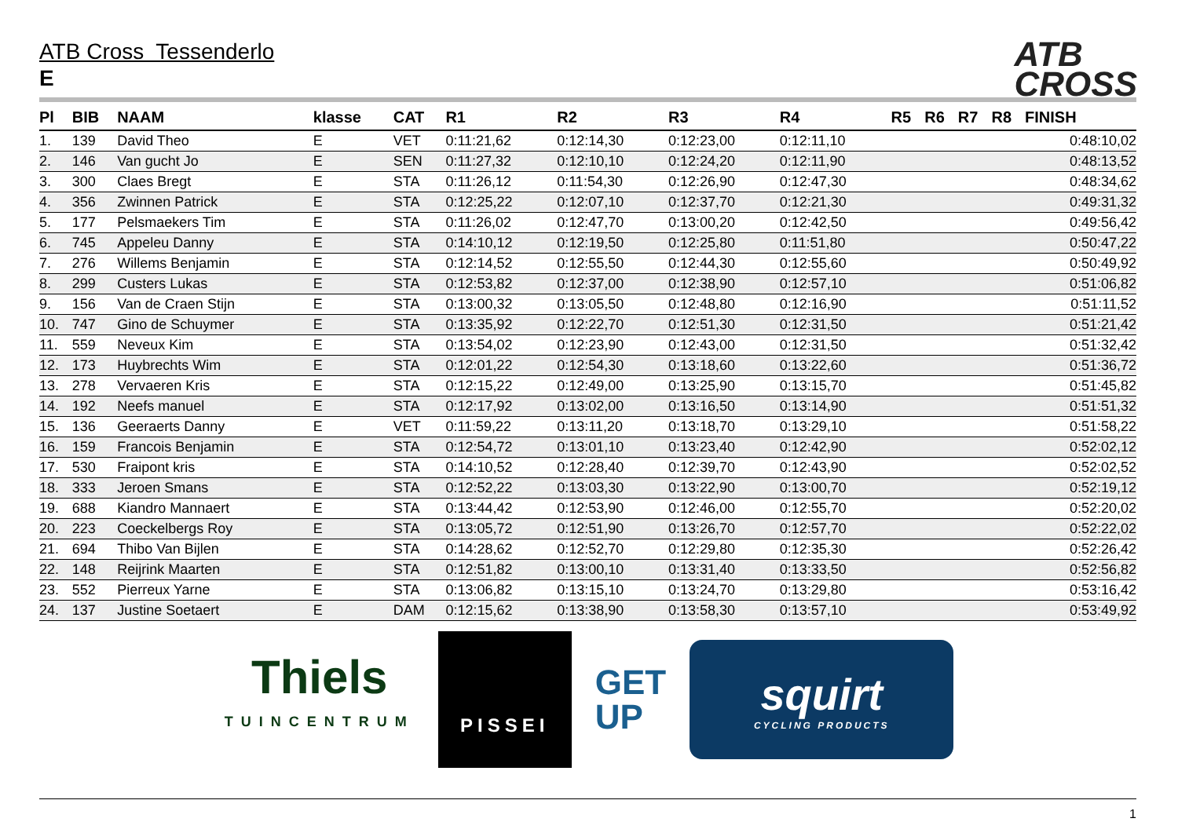ATB
CROSS
ATB Cross Tessenderlo
E
| Pl | BIB | NAAM | klasse | CAT | R1 | R2 | R3 | R4 | R5 | R6 | R7 | R8 | FINISH |
| --- | --- | --- | --- | --- | --- | --- | --- | --- | --- | --- | --- | --- | --- |
| 1. | 139 | David Theo | E | VET | 0:11:21,62 | 0:12:14,30 | 0:12:23,00 | 0:12:11,10 | | | | | 0:48:10,02 |
| 2. | 146 | Van gucht Jo | E | SEN | 0:11:27,32 | 0:12:10,10 | 0:12:24,20 | 0:12:11,90 | | | | | 0:48:13,52 |
| 3. | 300 | Claes Bregt | E | STA | 0:11:26,12 | 0:11:54,30 | 0:12:26,90 | 0:12:47,30 | | | | | 0:48:34,62 |
| 4. | 356 | Zwinnen Patrick | E | STA | 0:12:25,22 | 0:12:07,10 | 0:12:37,70 | 0:12:21,30 | | | | | 0:49:31,32 |
| 5. | 177 | Pelsmaekers Tim | E | STA | 0:11:26,02 | 0:12:47,70 | 0:13:00,20 | 0:12:42,50 | | | | | 0:49:56,42 |
| 6. | 745 | Appeleu Danny | E | STA | 0:14:10,12 | 0:12:19,50 | 0:12:25,80 | 0:11:51,80 | | | | | 0:50:47,22 |
| 7. | 276 | Willems Benjamin | E | STA | 0:12:14,52 | 0:12:55,50 | 0:12:44,30 | 0:12:55,60 | | | | | 0:50:49,92 |
| 8. | 299 | Custers Lukas | E | STA | 0:12:53,82 | 0:12:37,00 | 0:12:38,90 | 0:12:57,10 | | | | | 0:51:06,82 |
| 9. | 156 | Van de Craen Stijn | E | STA | 0:13:00,32 | 0:13:05,50 | 0:12:48,80 | 0:12:16,90 | | | | | 0:51:11,52 |
| 10. | 747 | Gino de Schuymer | E | STA | 0:13:35,92 | 0:12:22,70 | 0:12:51,30 | 0:12:31,50 | | | | | 0:51:21,42 |
| 11. | 559 | Neveux Kim | E | STA | 0:13:54,02 | 0:12:23,90 | 0:12:43,00 | 0:12:31,50 | | | | | 0:51:32,42 |
| 12. | 173 | Huybrechts Wim | E | STA | 0:12:01,22 | 0:12:54,30 | 0:13:18,60 | 0:13:22,60 | | | | | 0:51:36,72 |
| 13. | 278 | Vervaeren Kris | E | STA | 0:12:15,22 | 0:12:49,00 | 0:13:25,90 | 0:13:15,70 | | | | | 0:51:45,82 |
| 14. | 192 | Neefs manuel | E | STA | 0:12:17,92 | 0:13:02,00 | 0:13:16,50 | 0:13:14,90 | | | | | 0:51:51,32 |
| 15. | 136 | Geeraerts Danny | E | VET | 0:11:59,22 | 0:13:11,20 | 0:13:18,70 | 0:13:29,10 | | | | | 0:51:58,22 |
| 16. | 159 | Francois Benjamin | E | STA | 0:12:54,72 | 0:13:01,10 | 0:13:23,40 | 0:12:42,90 | | | | | 0:52:02,12 |
| 17. | 530 | Fraipont kris | E | STA | 0:14:10,52 | 0:12:28,40 | 0:12:39,70 | 0:12:43,90 | | | | | 0:52:02,52 |
| 18. | 333 | Jeroen Smans | E | STA | 0:12:52,22 | 0:13:03,30 | 0:13:22,90 | 0:13:00,70 | | | | | 0:52:19,12 |
| 19. | 688 | Kiandro Mannaert | E | STA | 0:13:44,42 | 0:12:53,90 | 0:12:46,00 | 0:12:55,70 | | | | | 0:52:20,02 |
| 20. | 223 | Coeckelbergs Roy | E | STA | 0:13:05,72 | 0:12:51,90 | 0:13:26,70 | 0:12:57,70 | | | | | 0:52:22,02 |
| 21. | 694 | Thibo Van Bijlen | E | STA | 0:14:28,62 | 0:12:52,70 | 0:12:29,80 | 0:12:35,30 | | | | | 0:52:26,42 |
| 22. | 148 | Reijrink Maarten | E | STA | 0:12:51,82 | 0:13:00,10 | 0:13:31,40 | 0:13:33,50 | | | | | 0:52:56,82 |
| 23. | 552 | Pierreux Yarne | E | STA | 0:13:06,82 | 0:13:15,10 | 0:13:24,70 | 0:13:29,80 | | | | | 0:53:16,42 |
| 24. | 137 | Justine Soetaert | E | DAM | 0:12:15,62 | 0:13:38,90 | 0:13:58,30 | 0:13:57,10 | | | | | 0:53:49,92 |
Thiels
TUINCENTRUM
PISSEI
GET
UP
squirt
CYCLING PRODUCTS
1